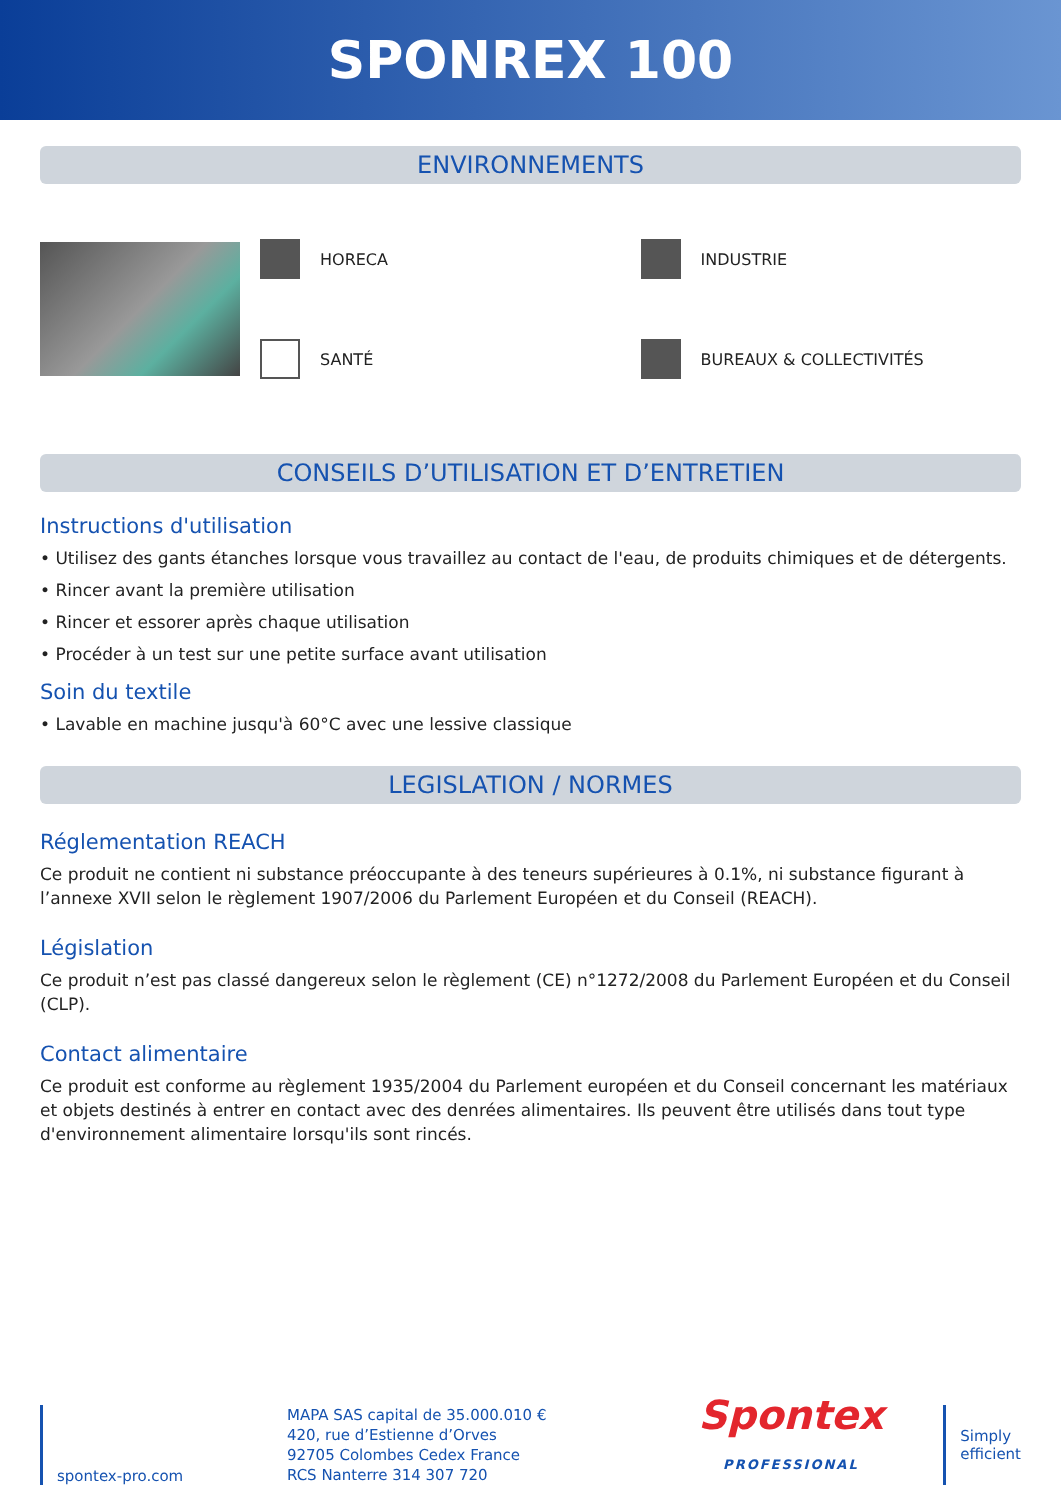SPONREX 100
ENVIRONNEMENTS
HORECA
INDUSTRIE
SANTÉ
BUREAUX & COLLECTIVITÉS
CONSEILS D’UTILISATION ET D’ENTRETIEN
Instructions d'utilisation
• Utilisez des gants étanches lorsque vous travaillez au contact de l'eau, de produits chimiques et de détergents.
• Rincer avant la première utilisation
• Rincer et essorer après chaque utilisation
• Procéder à un test sur une petite surface avant utilisation
Soin du textile
• Lavable en machine jusqu'à 60°C avec une lessive classique
LEGISLATION / NORMES
Réglementation REACH
Ce produit ne contient ni substance préoccupante à des teneurs supérieures à 0.1%, ni substance figurant à l’annexe XVII selon le règlement 1907/2006 du Parlement Européen et du Conseil (REACH).
Législation
Ce produit n’est pas classé dangereux selon le règlement (CE) n°1272/2008 du Parlement Européen et du Conseil (CLP).
Contact alimentaire
Ce produit est conforme au règlement 1935/2004 du Parlement européen et du Conseil concernant les matériaux et objets destinés à entrer en contact avec des denrées alimentaires. Ils peuvent être utilisés dans tout type d'environnement alimentaire lorsqu'ils sont rincés.
spontex-pro.com
MAPA SAS capital de 35.000.010 €
420, rue d’Estienne d’Orves
92705 Colombes Cedex France
RCS Nanterre 314 307 720
Spontex
PROFESSIONAL
Simply
efficient